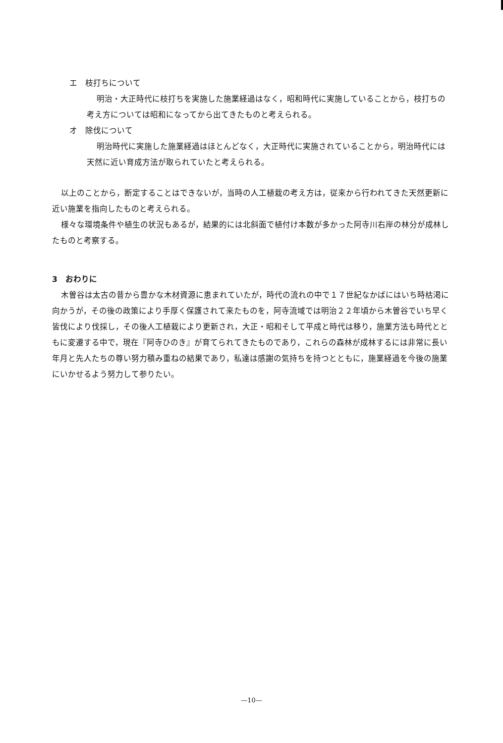エ　枝打ちについて
明治・大正時代に枝打ちを実施した施業経過はなく，昭和時代に実施していることから，枝打ちの考え方については昭和になってから出てきたものと考えられる。
オ　除伐について
明治時代に実施した施業経過はほとんどなく，大正時代に実施されていることから，明治時代には天然に近い育成方法が取られていたと考えられる。
以上のことから，断定することはできないが，当時の人工植栽の考え方は，従来から行われてきた天然更新に近い施業を指向したものと考えられる。
様々な環境条件や植生の状況もあるが，結果的には北斜面で植付け本数が多かった阿寺川右岸の林分が成林したものと考察する。
3　おわりに
木曽谷は太古の昔から豊かな木材資源に恵まれていたが，時代の流れの中で１７世紀なかばにはいち時枯渇に向かうが，その後の政策により手厚く保護されて来たものを，阿寺流域では明治２２年頃から木曽谷でいち早く皆伐により伐採し，その後人工植栽により更新され，大正・昭和そして平成と時代は移り，施業方法も時代とともに変遷する中で，現在『阿寺ひのき』が育てられてきたものであり，これらの森林が成林するには非常に長い年月と先人たちの尊い努力積み重ねの結果であり，私達は感謝の気持ちを持つとともに，施業経過を今後の施業にいかせるよう努力して参りたい。
—10—